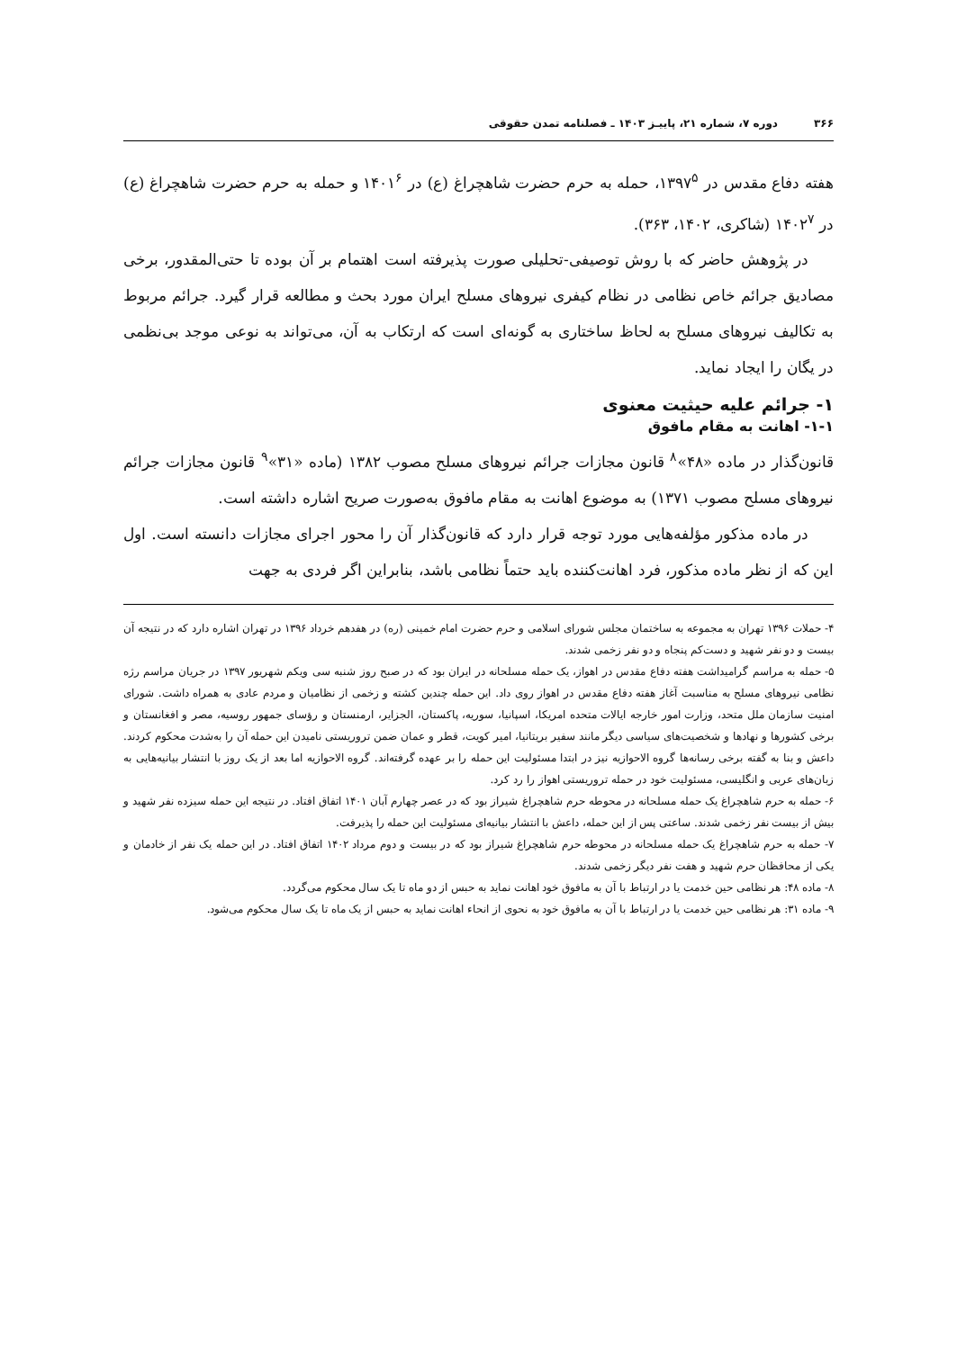۳۶۶ دوره ۷، شماره ۲۱، پاییـز ۱۴۰۳ ـ فصلنامه تمدن حقوقی
هفته دفاع مقدس در ۱۳۹۷<sup>۵</sup>، حمله به حرم حضرت شاهچراغ (ع) در ۱۴۰۱<sup>۶</sup> و حمله به حرم حضرت شاهچراغ (ع) در ۱۴۰۲<sup>۷</sup> (شاکری، ۱۴۰۲، ۳۶۳).
در پژوهش حاضر که با روش توصیفی-تحلیلی صورت پذیرفته است اهتمام بر آن بوده تا حتی‌المقدور، برخی مصادیق جرائم خاص نظامی در نظام کیفری نیروهای مسلح ایران مورد بحث و مطالعه قرار گیرد. جرائم مربوط به تکالیف نیروهای مسلح به لحاظ ساختاری به گونه‌ای است که ارتکاب به آن، می‌تواند به نوعی موجد بی‌نظمی در یگان را ایجاد نماید.
۱- جرائم علیه حیثیت معنوی
۱-۱- اهانت به مقام مافوق
قانون‌گذار در ماده «۴۸»<sup>۸</sup> قانون مجازات جرائم نیروهای مسلح مصوب ۱۳۸۲ (ماده «۳۱»<sup>۹</sup> قانون مجازات جرائم نیروهای مسلح مصوب ۱۳۷۱) به موضوع اهانت به مقام مافوق به‌صورت صریح اشاره داشته است.
در ماده مذکور مؤلفه‌هایی مورد توجه قرار دارد که قانون‌گذار آن را محور اجرای مجازات دانسته است. اول این که از نظر ماده مذکور، فرد اهانت‌کننده باید حتماً نظامی باشد، بنابراین اگر فردی به جهت
۴- حملات ۱۳۹۶ تهران به مجموعه به ساختمان مجلس شورای اسلامی و حرم حضرت امام خمینی (ره) در هفدهم خرداد ۱۳۹۶ در تهران اشاره دارد که در نتیجه آن بیست و دو نفر شهید و دست‌کم پنجاه و دو نفر زخمی شدند.
۵- حمله به مراسم گرامیداشت هفته دفاع مقدس در اهواز، یک حمله مسلحانه در ایران بود که در صبح روز شنبه سی ویکم شهریور ۱۳۹۷ در جریان مراسم رژه نظامی نیروهای مسلح به مناسبت آغاز هفته دفاع مقدس در اهواز روی داد. این حمله چندین کشته و زخمی از نظامیان و مردم عادی به همراه داشت. شورای امنیت سازمان ملل متحد، وزارت امور خارجه ایالات متحده امریکا، اسپانیا، سوریه، پاکستان، الجزایر، ارمنستان و رؤسای جمهور روسیه، مصر و افغانستان و برخی کشورها و نهادها و شخصیت‌های سیاسی دیگر مانند سفیر بریتانیا، امیر کویت، قطر و عمان ضمن تروریستی نامیدن این حمله آن را به‌شدت محکوم کردند. داعش و بنا به گفته برخی رسانه‌ها گروه الاحوازیه نیز در ابتدا مسئولیت این حمله را بر عهده گرفته‌اند. گروه الاحوازیه اما بعد از یک روز با انتشار بیانیه‌هایی به زبان‌های عربی و انگلیسی، مسئولیت خود در حمله تروریستی اهواز را رد کرد.
۶- حمله به حرم شاهچراغ یک حمله مسلحانه در محوطه حرم شاهچراغ شیراز بود که در عصر چهارم آبان ۱۴۰۱ اتفاق افتاد. در نتیجه این حمله سیزده نفر شهید و بیش از بیست نفر زخمی شدند. ساعتی پس از این حمله، داعش با انتشار بیانیه‌ای مسئولیت این حمله را پذیرفت.
۷- حمله به حرم شاهچراغ یک حمله مسلحانه در محوطه حرم شاهچراغ شیراز بود که در بیست و دوم مرداد ۱۴۰۲ اتفاق افتاد. در این حمله یک نفر از خادمان و یکی از محافظان حرم شهید و هفت نفر دیگر زخمی شدند.
۸- ماده ۴۸: هر نظامی حین خدمت یا در ارتباط با آن به مافوق خود اهانت نماید به حبس از دو ماه تا یک سال محکوم می‌گردد.
۹- ماده ۳۱: هر نظامی حین خدمت یا در ارتباط با آن به مافوق خود به نحوی از انحاء اهانت نماید به حبس از یک ماه تا یک سال محکوم می‌شود.